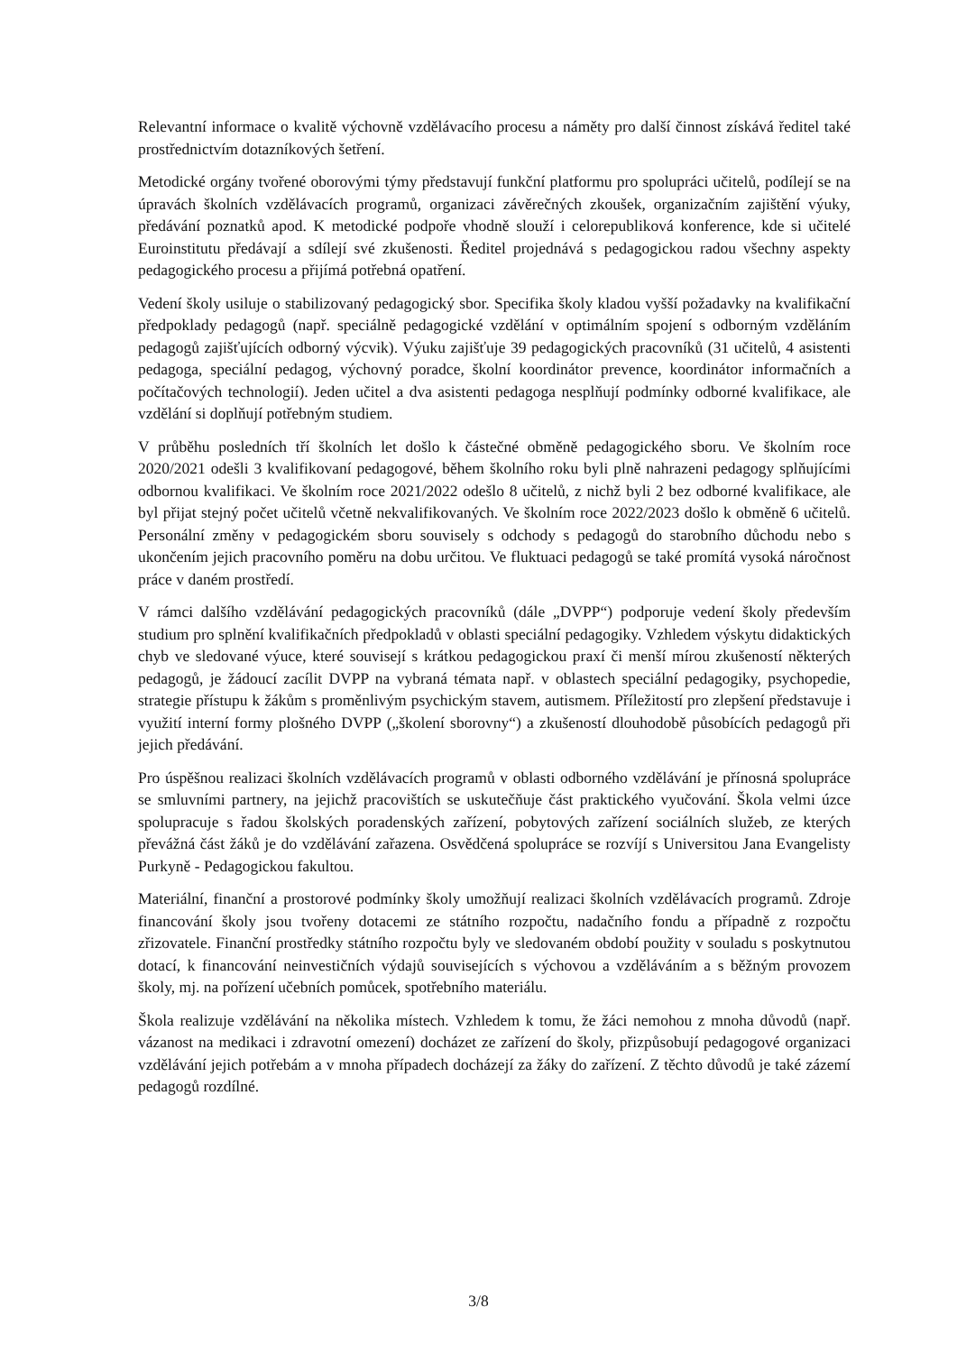Relevantní informace o kvalitě výchovně vzdělávacího procesu a náměty pro další činnost získává ředitel také prostřednictvím dotazníkových šetření.
Metodické orgány tvořené oborovými týmy představují funkční platformu pro spolupráci učitelů, podílejí se na úpravách školních vzdělávacích programů, organizaci závěrečných zkoušek, organizačním zajištění výuky, předávání poznatků apod. K metodické podpoře vhodně slouží i celorepubliková konference, kde si učitelé Euroinstitutu předávají a sdílejí své zkušenosti. Ředitel projednává s pedagogickou radou všechny aspekty pedagogického procesu a přijímá potřebná opatření.
Vedení školy usiluje o stabilizovaný pedagogický sbor. Specifika školy kladou vyšší požadavky na kvalifikační předpoklady pedagogů (např. speciálně pedagogické vzdělání v optimálním spojení s odborným vzděláním pedagogů zajišťujících odborný výcvik). Výuku zajišťuje 39 pedagogických pracovníků (31 učitelů, 4 asistenti pedagoga, speciální pedagog, výchovný poradce, školní koordinátor prevence, koordinátor informačních a počítačových technologií). Jeden učitel a dva asistenti pedagoga nesplňují podmínky odborné kvalifikace, ale vzdělání si doplňují potřebným studiem.
V průběhu posledních tří školních let došlo k částečné obměně pedagogického sboru. Ve školním roce 2020/2021 odešli 3 kvalifikovaní pedagogové, během školního roku byli plně nahrazeni pedagogy splňujícími odbornou kvalifikaci. Ve školním roce 2021/2022 odešlo 8 učitelů, z nichž byli 2 bez odborné kvalifikace, ale byl přijat stejný počet učitelů včetně nekvalifikovaných. Ve školním roce 2022/2023 došlo k obměně 6 učitelů. Personální změny v pedagogickém sboru souvisely s odchody s pedagogů do starobního důchodu nebo s ukončením jejich pracovního poměru na dobu určitou. Ve fluktuaci pedagogů se také promítá vysoká náročnost práce v daném prostředí.
V rámci dalšího vzdělávání pedagogických pracovníků (dále „DVPP“) podporuje vedení školy především studium pro splnění kvalifikačních předpokladů v oblasti speciální pedagogiky. Vzhledem výskytu didaktických chyb ve sledované výuce, které souvisejí s krátkou pedagogickou praxí či menší mírou zkušeností některých pedagogů, je žádoucí zacílit DVPP na vybraná témata např. v oblastech speciální pedagogiky, psychopedie, strategie přístupu k žákům s proměnlivým psychickým stavem, autismem. Příležitostí pro zlepšení představuje i využití interní formy plošného DVPP („školení sborovny“) a zkušeností dlouhodobě působících pedagogů při jejich předávání.
Pro úspěšnou realizaci školních vzdělávacích programů v oblasti odborného vzdělávání je přínosná spolupráce se smluvními partnery, na jejichž pracovištích se uskutečňuje část praktického vyučování. Škola velmi úzce spolupracuje s řadou školských poradenských zařízení, pobytových zařízení sociálních služeb, ze kterých převážná část žáků je do vzdělávání zařazena. Osvědčená spolupráce se rozvíjí s Universitou Jana Evangelisty Purkyně - Pedagogickou fakultou.
Materiální, finanční a prostorové podmínky školy umožňují realizaci školních vzdělávacích programů. Zdroje financování školy jsou tvořeny dotacemi ze státního rozpočtu, nadačního fondu a případně z rozpočtu zřizovatele. Finanční prostředky státního rozpočtu byly ve sledovaném období použity v souladu s poskytnutou dotací, k financování neinvestičních výdajů souvisejících s výchovou a vzděláváním a s běžným provozem školy, mj. na pořízení učebních pomůcek, spotřebního materiálu.
Škola realizuje vzdělávání na několika místech. Vzhledem k tomu, že žáci nemohou z mnoha důvodů (např. vázanost na medikaci i zdravotní omezení) docházet ze zařízení do školy, přizpůsobují pedagogové organizaci vzdělávání jejich potřebám a v mnoha případech docházejí za žáky do zařízení. Z těchto důvodů je také zázemí pedagogů rozdílné.
3/8